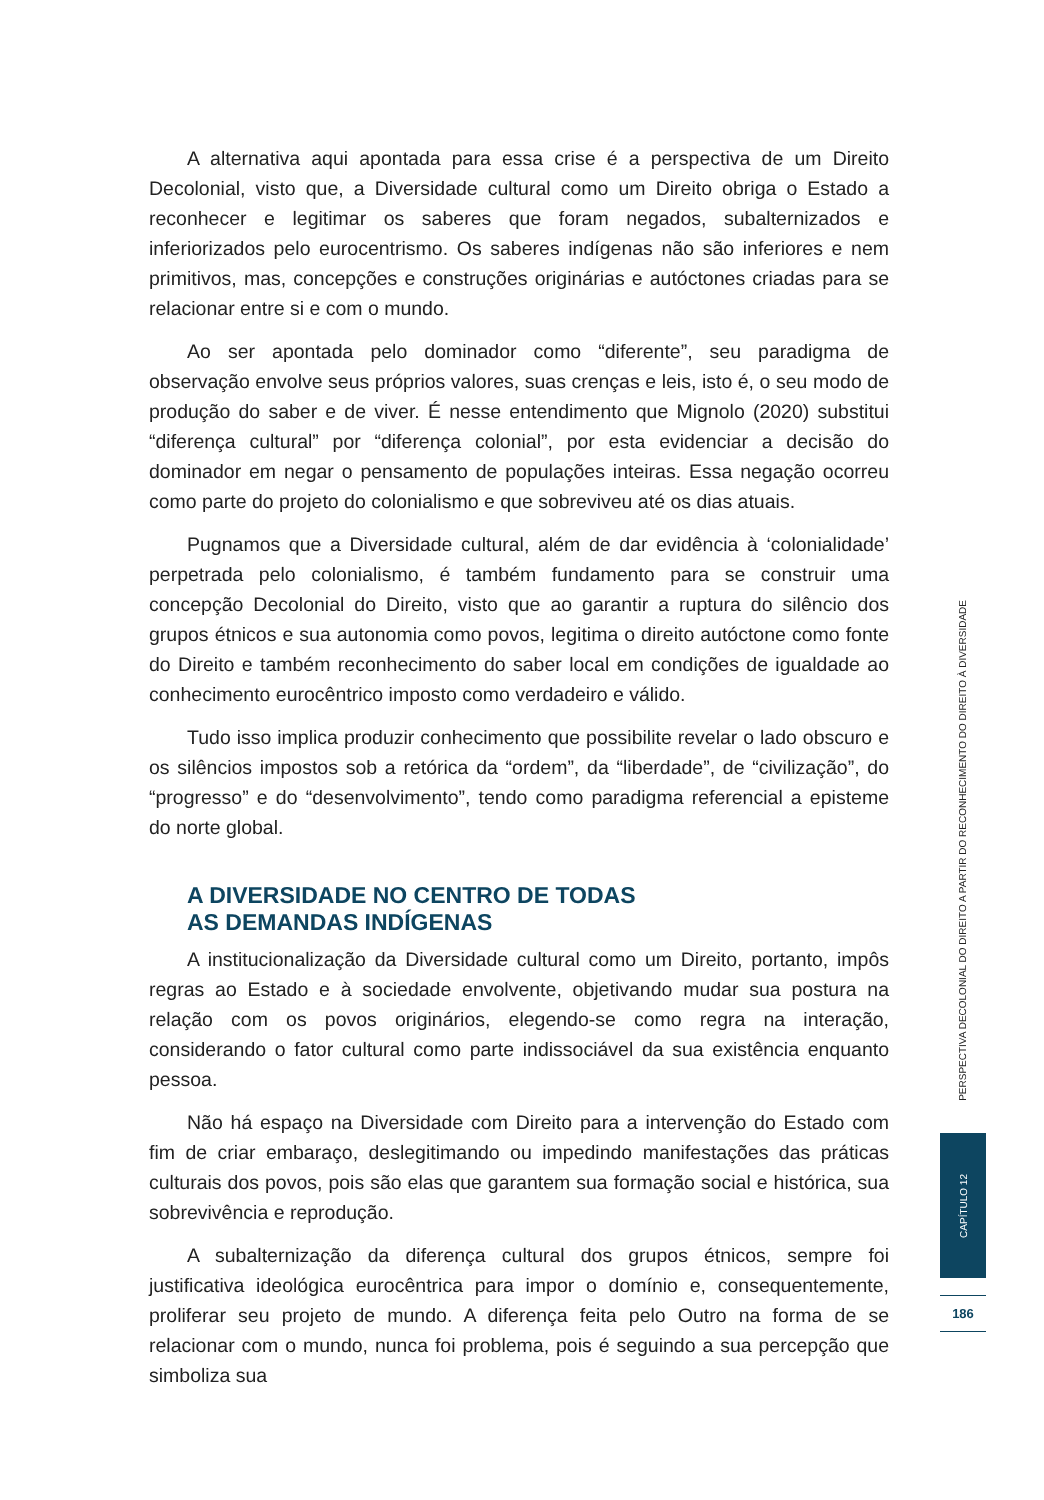A alternativa aqui apontada para essa crise é a perspectiva de um Direito Decolonial, visto que, a Diversidade cultural como um Direito obriga o Estado a reconhecer e legitimar os saberes que foram negados, subalternizados e inferiorizados pelo eurocentrismo. Os saberes indígenas não são inferiores e nem primitivos, mas, concepções e construções originárias e autóctones criadas para se relacionar entre si e com o mundo.
Ao ser apontada pelo dominador como “diferente”, seu paradigma de observação envolve seus próprios valores, suas crenças e leis, isto é, o seu modo de produção do saber e de viver. É nesse entendimento que Mignolo (2020) substitui “diferença cultural” por “diferença colonial”, por esta evidenciar a decisão do dominador em negar o pensamento de populações inteiras. Essa negação ocorreu como parte do projeto do colonialismo e que sobreviveu até os dias atuais.
Pugnamos que a Diversidade cultural, além de dar evidência à ‘colonialidade’ perpetrada pelo colonialismo, é também fundamento para se construir uma concepção Decolonial do Direito, visto que ao garantir a ruptura do silêncio dos grupos étnicos e sua autonomia como povos, legitima o direito autóctone como fonte do Direito e também reconhecimento do saber local em condições de igualdade ao conhecimento eurocêntrico imposto como verdadeiro e válido.
Tudo isso implica produzir conhecimento que possibilite revelar o lado obscuro e os silêncios impostos sob a retórica da “ordem”, da “liberdade”, de “civilização”, do “progresso” e do “desenvolvimento”, tendo como paradigma referencial a episteme do norte global.
A DIVERSIDADE NO CENTRO DE TODAS
AS DEMANDAS INDÍGENAS
A institucionalização da Diversidade cultural como um Direito, portanto, impôs regras ao Estado e à sociedade envolvente, objetivando mudar sua postura na relação com os povos originários, elegendo-se como regra na interação, considerando o fator cultural como parte indissociável da sua existência enquanto pessoa.
Não há espaço na Diversidade com Direito para a intervenção do Estado com fim de criar embaraço, deslegitimando ou impedindo manifestações das práticas culturais dos povos, pois são elas que garantem sua formação social e histórica, sua sobrevivência e reprodução.
A subalternização da diferença cultural dos grupos étnicos, sempre foi justificativa ideológica eurocêntrica para impor o domínio e, consequentemente, proliferar seu projeto de mundo. A diferença feita pelo Outro na forma de se relacionar com o mundo, nunca foi problema, pois é seguindo a sua percepção que simboliza sua
PERSPECTIVA DECOLONIAL DO DIREITO A PARTIR DO RECONHECIMENTO DO DIREITO À DIVERSIDADE
CAPÍTULO 12
186